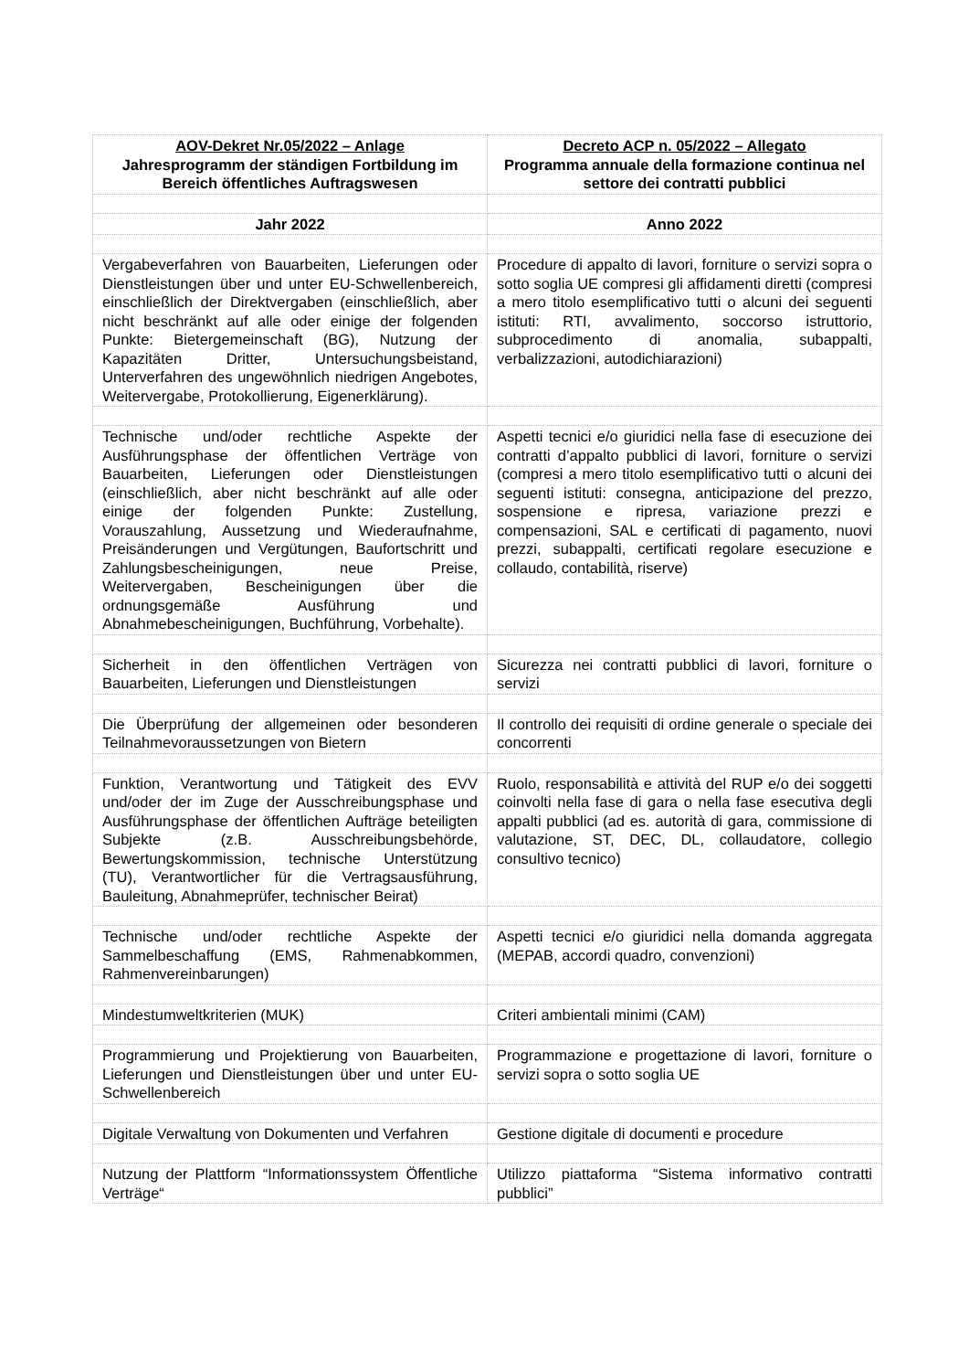| AOV-Dekret Nr.05/2022 – Anlage Jahresprogramm der ständigen Fortbildung im Bereich öffentliches Auftragswesen | Decreto ACP n. 05/2022 – Allegato Programma annuale della formazione continua nel settore dei contratti pubblici |
| --- | --- |
| Jahr 2022 | Anno 2022 |
| Vergabeverfahren von Bauarbeiten, Lieferungen oder Dienstleistungen über und unter EU-Schwellenbereich, einschließlich der Direktvergaben (einschließlich, aber nicht beschränkt auf alle oder einige der folgenden Punkte: Bietergemeinschaft (BG), Nutzung der Kapazitäten Dritter, Untersuchungsbeistand, Unterverfahren des ungewöhnlich niedrigen Angebotes, Weitervergabe, Protokollierung, Eigenerklärung). | Procedure di appalto di lavori, forniture o servizi sopra o sotto soglia UE compresi gli affidamenti diretti (compresi a mero titolo esemplificativo tutti o alcuni dei seguenti istituti: RTI, avvalimento, soccorso istruttorio, subprocedimento di anomalia, subappalti, verbalizzazioni, autodichiarazioni) |
| Technische und/oder rechtliche Aspekte der Ausführungsphase der öffentlichen Verträge von Bauarbeiten, Lieferungen oder Dienstleistungen (einschließlich, aber nicht beschränkt auf alle oder einige der folgenden Punkte: Zustellung, Vorauszahlung, Aussetzung und Wiederaufnahme, Preisänderungen und Vergütungen, Baufortschritt und Zahlungsbescheinigungen, neue Preise, Weitervergaben, Bescheinigungen über die ordnungsgemäße Ausführung und Abnahmebescheinigungen, Buchführung, Vorbehalte). | Aspetti tecnici e/o giuridici nella fase di esecuzione dei contratti d’appalto pubblici di lavori, forniture o servizi (compresi a mero titolo esemplificativo tutti o alcuni dei seguenti istituti: consegna, anticipazione del prezzo, sospensione e ripresa, variazione prezzi e compensazioni, SAL e certificati di pagamento, nuovi prezzi, subappalti, certificati regolare esecuzione e collaudo, contabilità, riserve) |
| Sicherheit in den öffentlichen Verträgen von Bauarbeiten, Lieferungen und Dienstleistungen | Sicurezza nei contratti pubblici di lavori, forniture o servizi |
| Die Überprüfung der allgemeinen oder besonderen Teilnahmevoraussetzungen von Bietern | Il controllo dei requisiti di ordine generale o speciale dei concorrenti |
| Funktion, Verantwortung und Tätigkeit des EVV und/oder der im Zuge der Ausschreibungsphase und Ausführungsphase der öffentlichen Aufträge beteiligten Subjekte (z.B. Ausschreibungsbehörde, Bewertungskommission, technische Unterstützung (TU), Verantwortlicher für die Vertragsausführung, Bauleitung, Abnahmeprüfer, technischer Beirat) | Ruolo, responsabilità e attività del RUP e/o dei soggetti coinvolti nella fase di gara o nella fase esecutiva degli appalti pubblici (ad es. autorità di gara, commissione di valutazione, ST, DEC, DL, collaudatore, collegio consultivo tecnico) |
| Technische und/oder rechtliche Aspekte der Sammelbeschaffung (EMS, Rahmenabkommen, Rahmenvereinbarungen) | Aspetti tecnici e/o giuridici nella domanda aggregata (MEPAB, accordi quadro, convenzioni) |
| Mindestumweltkriterien (MUK) | Criteri ambientali minimi (CAM) |
| Programmierung und Projektierung von Bauarbeiten, Lieferungen und Dienstleistungen über und unter EU-Schwellenbereich | Programmazione e progettazione di lavori, forniture o servizi sopra o sotto soglia UE |
| Digitale Verwaltung von Dokumenten und Verfahren | Gestione digitale di documenti e procedure |
| Nutzung der Plattform “Informationssystem Öffentliche Verträge“ | Utilizzo piattaforma “Sistema informativo contratti pubblici” |